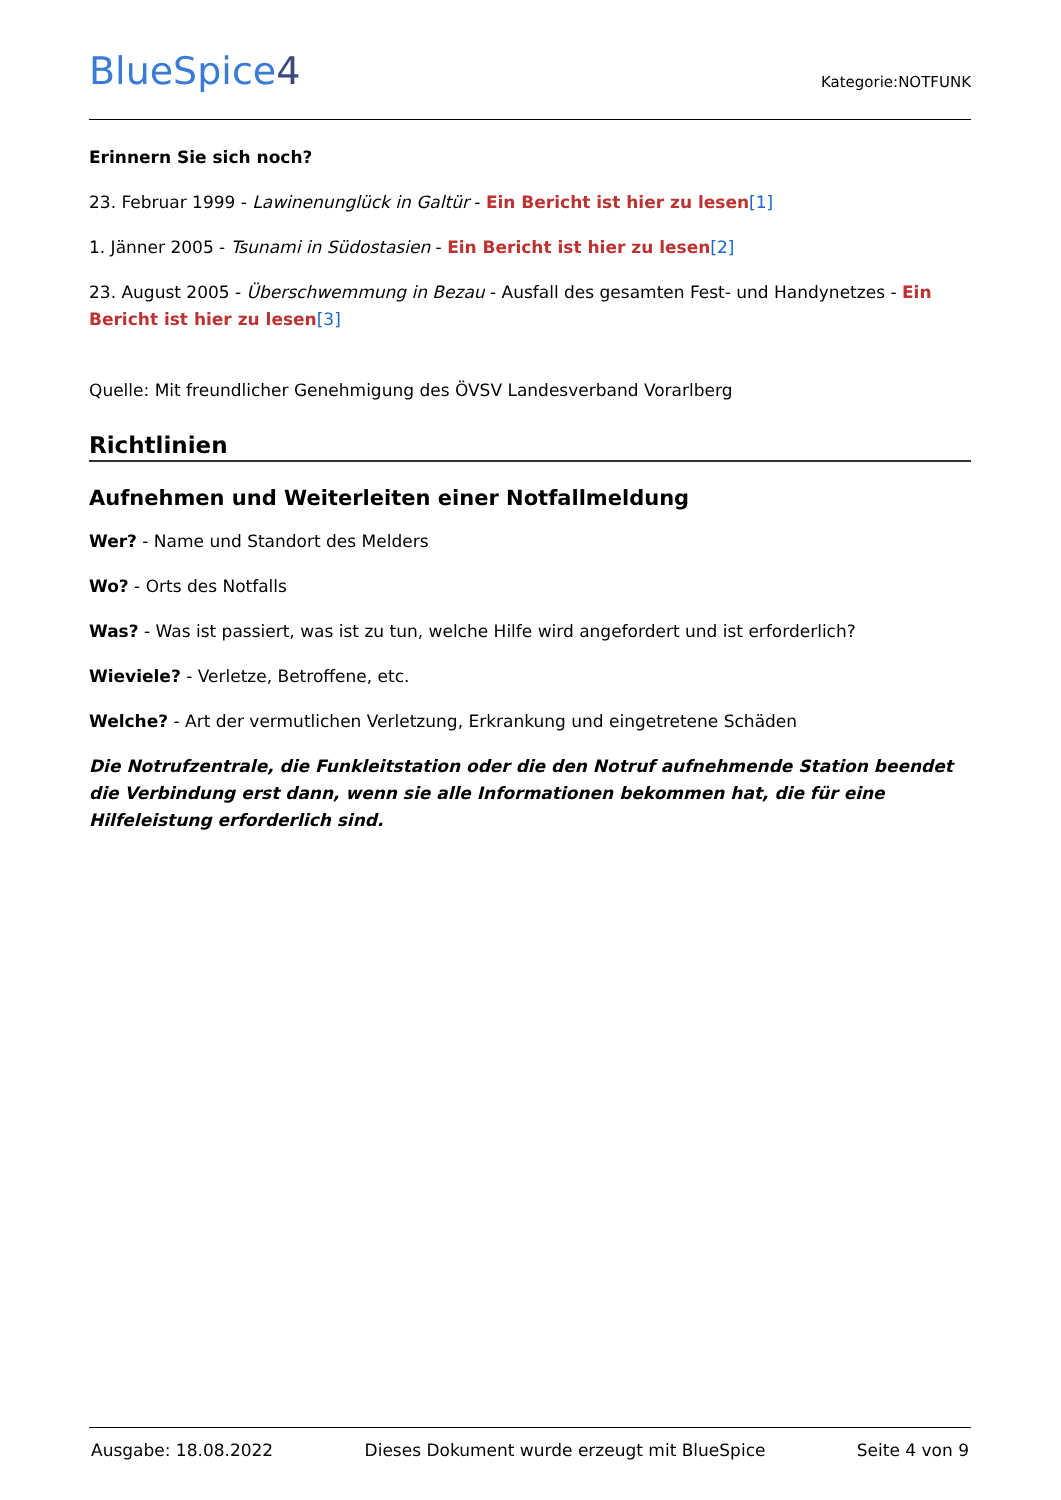BlueSpice4
Kategorie:NOTFUNK
Erinnern Sie sich noch?
23. Februar 1999 - Lawinenunglück in Galtür - Ein Bericht ist hier zu lesen[1]
1. Jänner 2005 - Tsunami in Südostasien - Ein Bericht ist hier zu lesen[2]
23. August 2005 - Überschwemmung in Bezau - Ausfall des gesamten Fest- und Handynetzes - Ein Bericht ist hier zu lesen[3]
Quelle: Mit freundlicher Genehmigung des ÖVSV Landesverband Vorarlberg
Richtlinien
Aufnehmen und Weiterleiten einer Notfallmeldung
Wer? - Name und Standort des Melders
Wo? - Orts des Notfalls
Was? - Was ist passiert, was ist zu tun, welche Hilfe wird angefordert und ist erforderlich?
Wieviele? - Verletze, Betroffene, etc.
Welche? - Art der vermutlichen Verletzung, Erkrankung und eingetretene Schäden
Die Notrufzentrale, die Funkleitstation oder die den Notruf aufnehmende Station beendet die Verbindung erst dann, wenn sie alle Informationen bekommen hat, die für eine Hilfeleistung erforderlich sind.
Ausgabe: 18.08.2022 Dieses Dokument wurde erzeugt mit BlueSpice Seite 4 von 9